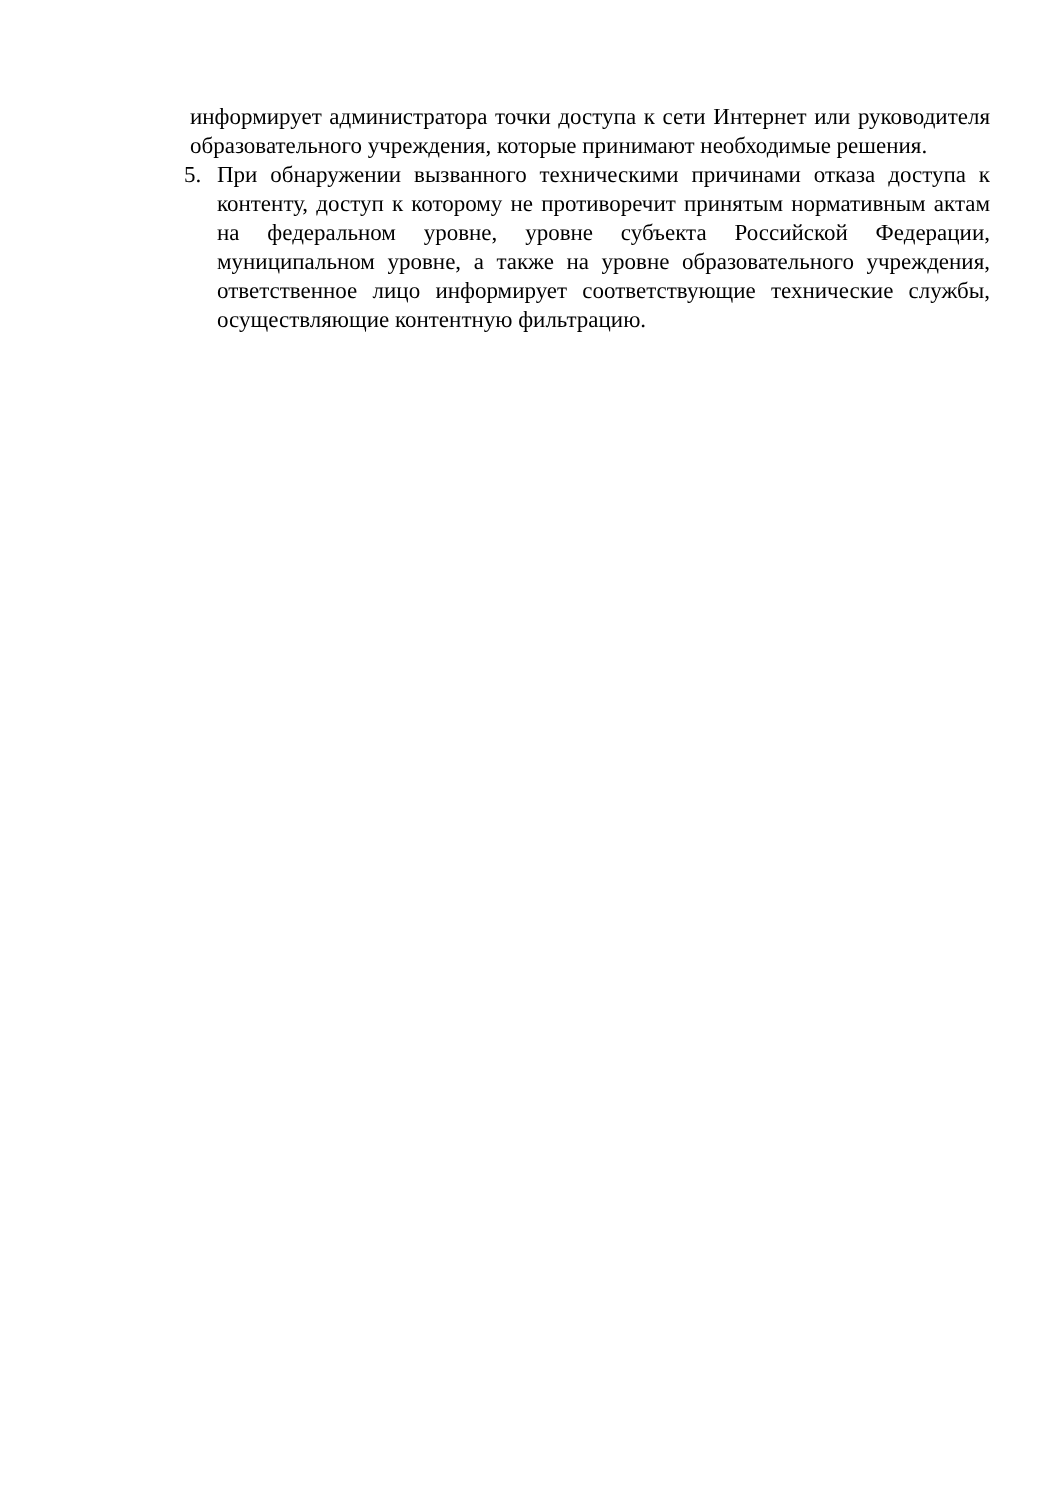информирует администратора точки доступа к сети Интернет или руководителя образовательного учреждения, которые принимают необходимые решения.
5. При обнаружении вызванного техническими причинами отказа доступа к контенту, доступ к которому не противоречит принятым нормативным актам на федеральном уровне, уровне субъекта Российской Федерации, муниципальном уровне, а также на уровне образовательного учреждения, ответственное лицо информирует соответствующие технические службы, осуществляющие контентную фильтрацию.